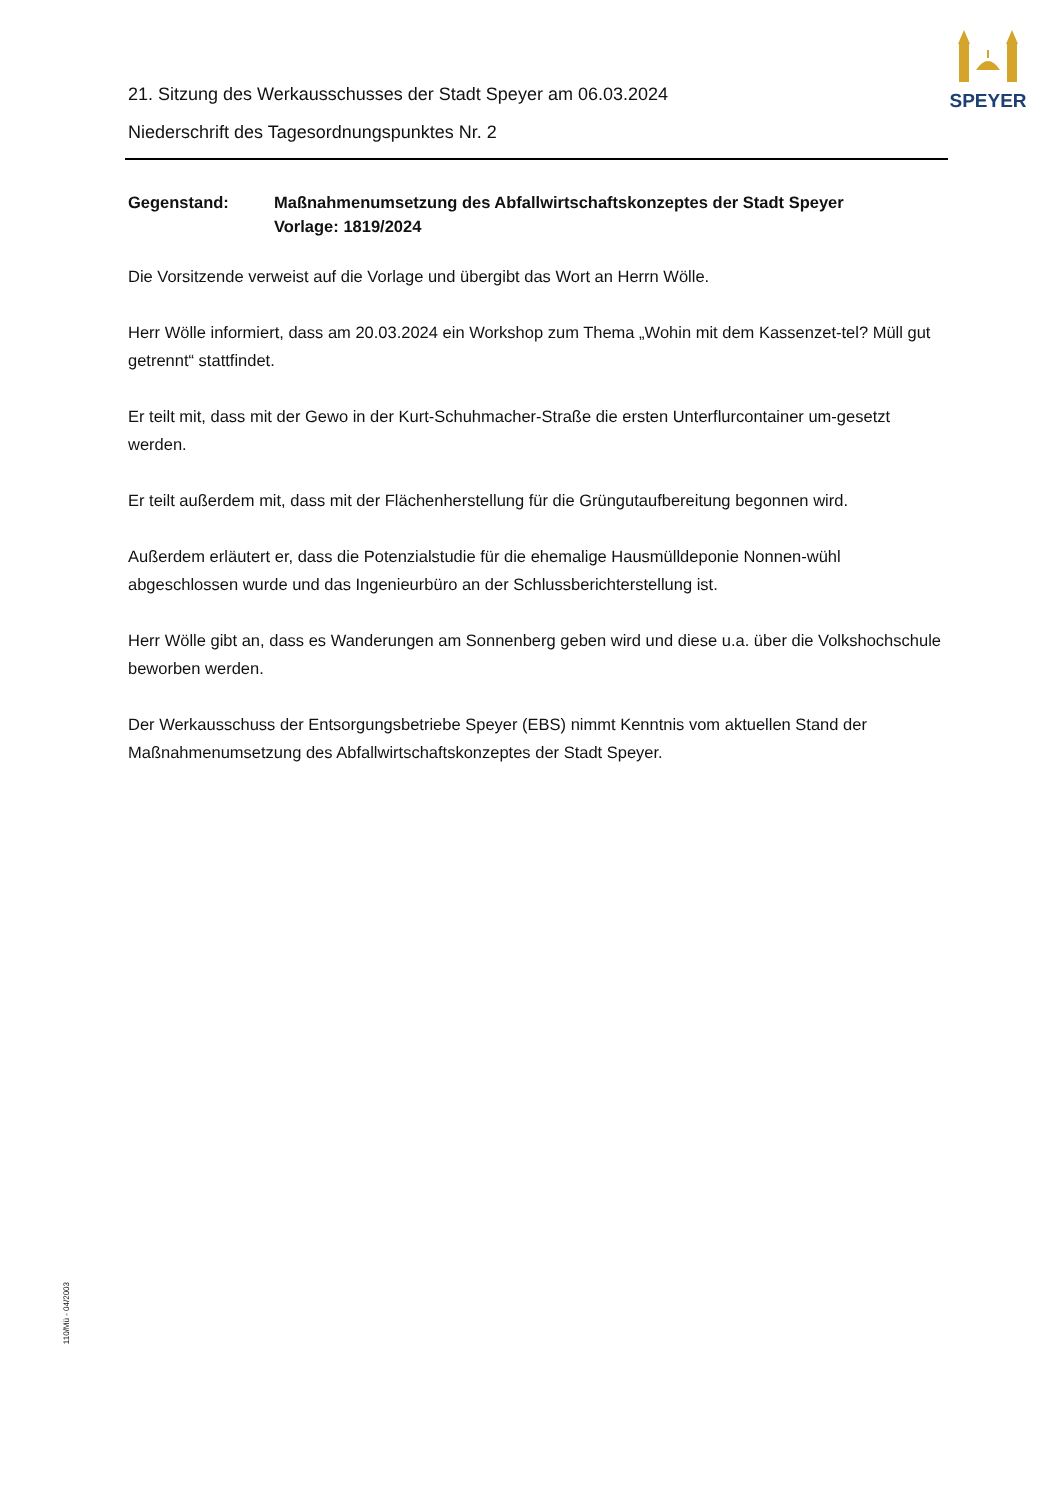SPEYER
21. Sitzung des Werkausschusses der Stadt Speyer am 06.03.2024
Niederschrift des Tagesordnungspunktes Nr. 2
Gegenstand: Maßnahmenumsetzung des Abfallwirtschaftskonzeptes der Stadt Speyer
Vorlage: 1819/2024
Die Vorsitzende verweist auf die Vorlage und übergibt das Wort an Herrn Wölle.
Herr Wölle informiert, dass am 20.03.2024 ein Workshop zum Thema „Wohin mit dem Kassenzet-tel? Müll gut getrennt“ stattfindet.
Er teilt mit, dass mit der Gewo in der Kurt-Schuhmacher-Straße die ersten Unterflurcontainer um-gesetzt werden.
Er teilt außerdem mit, dass mit der Flächenherstellung für die Grüngutaufbereitung begonnen wird.
Außerdem erläutert er, dass die Potenzialstudie für die ehemalige Hausmülldeponie Nonnen-wühl abgeschlossen wurde und das Ingenieurbüro an der Schlussberichterstellung ist.
Herr Wölle gibt an, dass es Wanderungen am Sonnenberg geben wird und diese u.a. über die Volkshochschule beworben werden.
Der Werkausschuss der Entsorgungsbetriebe Speyer (EBS) nimmt Kenntnis vom aktuellen Stand der Maßnahmenumsetzung des Abfallwirtschaftskonzeptes der Stadt Speyer.
110/Mü - 04/2003